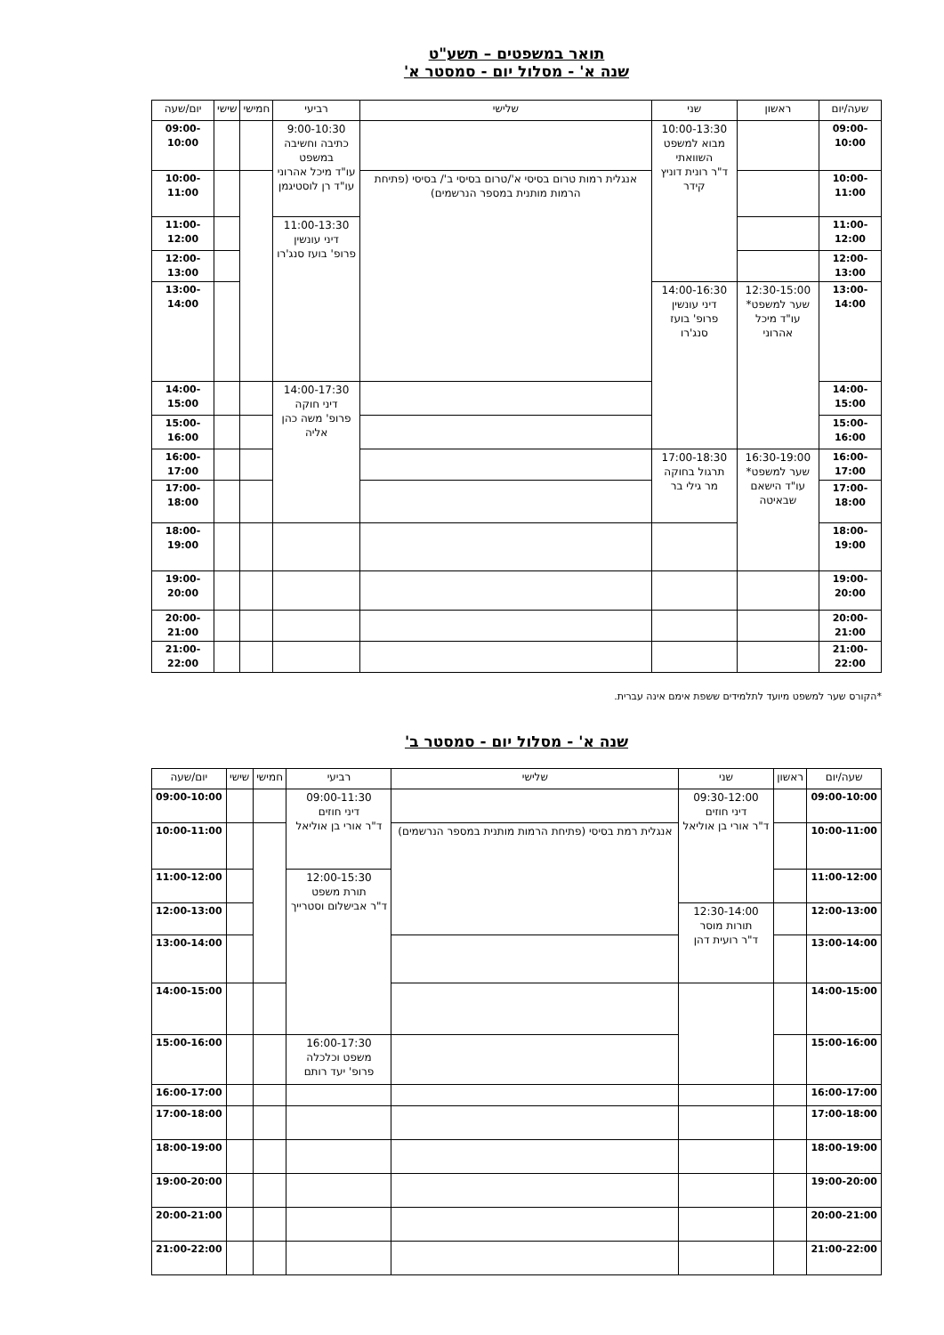תואר במשפטים – תשע"ט
שנה א' - מסלול יום - סמסטר א'
| שעה/יום | ראשון | שני | שלישי | רביעי | חמישי | שישי | יום/שעה |
| --- | --- | --- | --- | --- | --- | --- | --- |
| 09:00-10:00 | | 10:00-13:30 מבוא למשפט השוואתי ד"ר רונית דוניץ קידר | | 9:00-10:30 כתיבה וחשיבה במשפט עו"ד מיכל אהרוני עו"ד רן לוסטיגמן | | | 09:00-10:00 |
| 10:00-11:00 | | | אנגלית רמות טרום בסיסי א'/טרום בסיסי ב'/ בסיסי (פתיחת הרמות מותנית במספר הנרשמים) | | | | 10:00-11:00 |
| 11:00-12:00 | | | | 11:00-13:30 דיני עונשין פרופ' בועז סנג'רו | | | 11:00-12:00 |
| 12:00-13:00 | | | | | | | 12:00-13:00 |
| 13:00-14:00 | 12:30-15:00 שער למשפט* עו"ד מיכל אהרוני | 14:00-16:30 דיני עונשין פרופ' בועז סנג'רו | | | | | 13:00-14:00 |
| 14:00-15:00 | | | | 14:00-17:30 דיני חוקה פרופ' משה כהן אליה | | | 14:00-15:00 |
| 15:00-16:00 | | | | | | | 15:00-16:00 |
| 16:00-17:00 | 16:30-19:00 שער למשפט* עו"ד הישאם שבאיטה | 17:00-18:30 תרגול בחוקה מר גילי בר | | | | | 16:00-17:00 |
| 17:00-18:00 | | | | | | | 17:00-18:00 |
| 18:00-19:00 | | | | | | | 18:00-19:00 |
| 19:00-20:00 | | | | | | | 19:00-20:00 |
| 20:00-21:00 | | | | | | | 20:00-21:00 |
| 21:00-22:00 | | | | | | | 21:00-22:00 |
*הקורס שער למשפט מיועד לתלמידים ששפת אימם אינה עברית.
שנה א' - מסלול יום - סמסטר ב'
| שעה/יום | ראשון | שני | שלישי | רביעי | חמישי | שישי | יום/שעה |
| --- | --- | --- | --- | --- | --- | --- | --- |
| 09:00-10:00 | | 09:30-12:00 דיני חוזים ד"ר אורי בן אוליאל | | 09:00-11:30 דיני חוזים ד"ר אורי בן אוליאל | | | 09:00-10:00 |
| 10:00-11:00 | | | אנגלית רמת בסיסי (פתיחת הרמות מותנית במספר הנרשמים) | | | | 10:00-11:00 |
| 11:00-12:00 | | | | 12:00-15:30 תורת משפט ד"ר אבישלום וסטרייך | | | 11:00-12:00 |
| 12:00-13:00 | | 12:30-14:00 תורות מוסר ד"ר רועית דהן | | | | | 12:00-13:00 |
| 13:00-14:00 | | | | | | | 13:00-14:00 |
| 14:00-15:00 | | | | | | | 14:00-15:00 |
| 15:00-16:00 | | | | 16:00-17:30 משפט וכלכלה פרופ' יעד רותם | | | 15:00-16:00 |
| 16:00-17:00 | | | | | | | 16:00-17:00 |
| 17:00-18:00 | | | | | | | 17:00-18:00 |
| 18:00-19:00 | | | | | | | 18:00-19:00 |
| 19:00-20:00 | | | | | | | 19:00-20:00 |
| 20:00-21:00 | | | | | | | 20:00-21:00 |
| 21:00-22:00 | | | | | | | 21:00-22:00 |